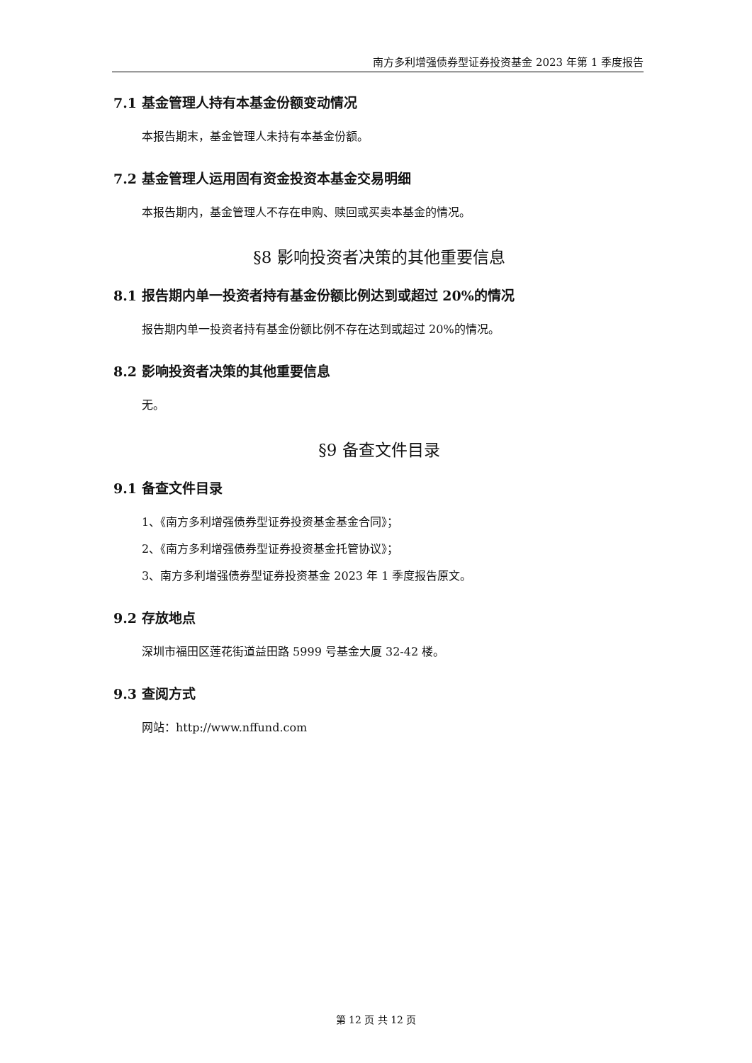南方多利增强债券型证券投资基金 2023 年第 1 季度报告
7.1 基金管理人持有本基金份额变动情况
本报告期末，基金管理人未持有本基金份额。
7.2 基金管理人运用固有资金投资本基金交易明细
本报告期内，基金管理人不存在申购、赎回或买卖本基金的情况。
§8 影响投资者决策的其他重要信息
8.1 报告期内单一投资者持有基金份额比例达到或超过 20%的情况
报告期内单一投资者持有基金份额比例不存在达到或超过 20%的情况。
8.2 影响投资者决策的其他重要信息
无。
§9 备查文件目录
9.1 备查文件目录
1、《南方多利增强债券型证券投资基金基金合同》；
2、《南方多利增强债券型证券投资基金托管协议》；
3、南方多利增强债券型证券投资基金 2023 年 1 季度报告原文。
9.2 存放地点
深圳市福田区莲花街道益田路 5999 号基金大厦 32-42 楼。
9.3 查阅方式
网站：http://www.nffund.com
第 12 页 共 12 页